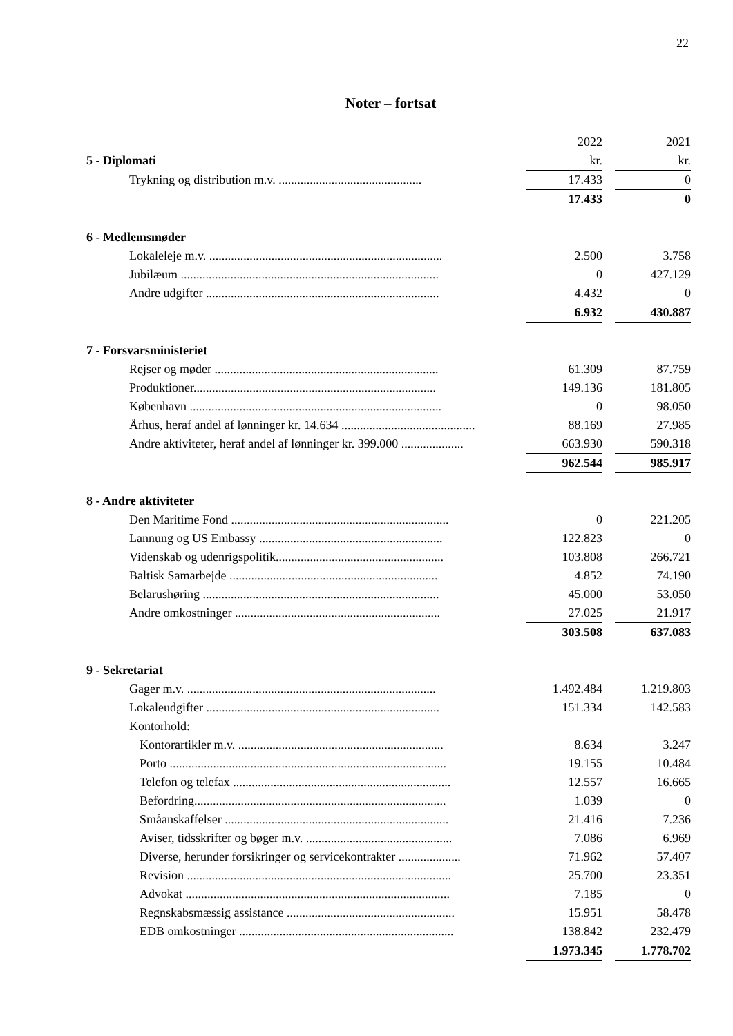22
Noter – fortsat
| | 2022 | | 2021 |
| 5 - Diplomati | kr. | | kr. |
| Trykning og distribution m.v. .............................................. | 17.433 | | 0 |
| | 17.433 | | 0 |
| 6 - Medlemsmøder | | | |
| Lokaleleje m.v. ........................................................................... | 2.500 | | 3.758 |
| Jubilæum ................................................................................... | 0 | | 427.129 |
| Andre udgifter ........................................................................... | 4.432 | | 0 |
| | 6.932 | | 430.887 |
| 7 - Forsvarsministeriet | | | |
| Rejser og møder ........................................................................ | 61.309 | | 87.759 |
| Produktioner.............................................................................. | 149.136 | | 181.805 |
| København ................................................................................. | 0 | | 98.050 |
| Århus, heraf andel af lønninger kr. 14.634 ........................................... | 88.169 | | 27.985 |
| Andre aktiviteter, heraf andel af lønninger kr. 399.000 .................... | 663.930 | | 590.318 |
| | 962.544 | | 985.917 |
| 8 - Andre aktiviteter | | | |
| Den Maritime Fond ...................................................................... | 0 | | 221.205 |
| Lannung og US Embassy ........................................................... | 122.823 | | 0 |
| Videnskab og udenrigspolitik...................................................... | 103.808 | | 266.721 |
| Baltisk Samarbejde ................................................................... | 4.852 | | 74.190 |
| Belarushøring ............................................................................ | 45.000 | | 53.050 |
| Andre omkostninger .................................................................. | 27.025 | | 21.917 |
| | 303.508 | | 637.083 |
| 9 - Sekretariat | | | |
| Gager m.v. ................................................................................ | 1.492.484 | | 1.219.803 |
| Lokaleudgifter ........................................................................... | 151.334 | | 142.583 |
| Kontorhold: | | | |
| Kontorartikler m.v. .................................................................. | 8.634 | | 3.247 |
| Porto ......................................................................................... | 19.155 | | 10.484 |
| Telefon og telefax ...................................................................... | 12.557 | | 16.665 |
| Befordring................................................................................. | 1.039 | | 0 |
| Småanskaffelser ........................................................................ | 21.416 | | 7.236 |
| Aviser, tidsskrifter og bøger m.v. ............................................... | 7.086 | | 6.969 |
| Diverse, herunder forsikringer og servicekontrakter .................... | 71.962 | | 57.407 |
| Revision ..................................................................................... | 25.700 | | 23.351 |
| Advokat ..................................................................................... | 7.185 | | 0 |
| Regnskabsmæssig assistance ...................................................... | 15.951 | | 58.478 |
| EDB omkostninger ..................................................................... | 138.842 | | 232.479 |
| | 1.973.345 | | 1.778.702 |